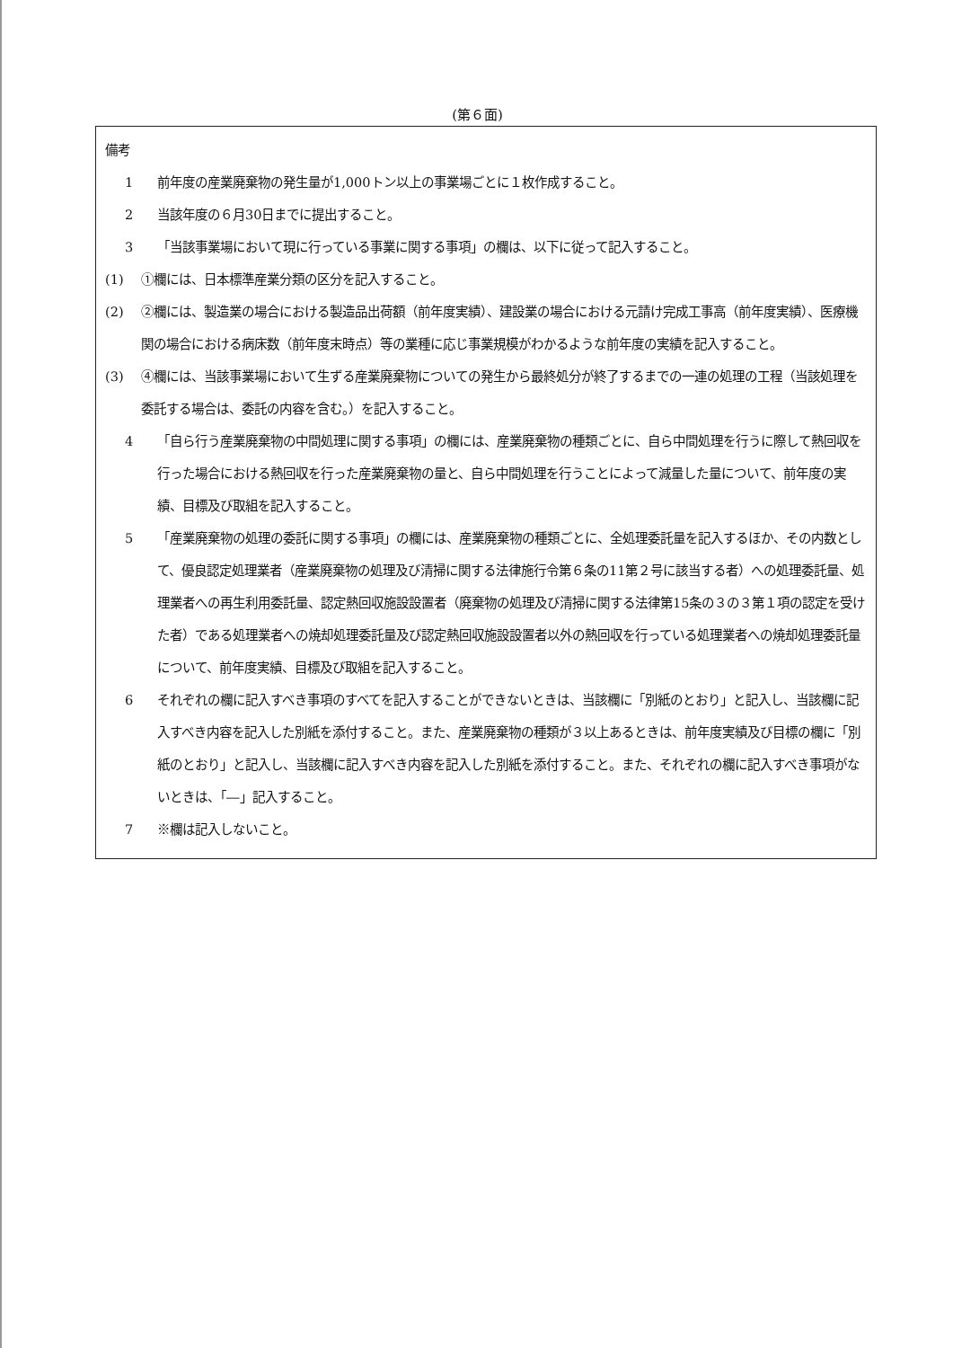(第６面)
備考
1 前年度の産業廃棄物の発生量が1,000トン以上の事業場ごとに１枚作成すること。
2 当該年度の６月30日までに提出すること。
3 「当該事業場において現に行っている事業に関する事項」の欄は、以下に従って記入すること。
(1) ①欄には、日本標準産業分類の区分を記入すること。
(2) ②欄には、製造業の場合における製造品出荷額（前年度実績）、建設業の場合における元請け完成工事高（前年度実績）、医療機関の場合における病床数（前年度末時点）等の業種に応じ事業規模がわかるような前年度の実績を記入すること。
(3) ④欄には、当該事業場において生ずる産業廃棄物についての発生から最終処分が終了するまでの一連の処理の工程（当該処理を委託する場合は、委託の内容を含む。）を記入すること。
4 「自ら行う産業廃棄物の中間処理に関する事項」の欄には、産業廃棄物の種類ごとに、自ら中間処理を行うに際して熱回収を行った場合における熱回収を行った産業廃棄物の量と、自ら中間処理を行うことによって減量した量について、前年度の実績、目標及び取組を記入すること。
5 「産業廃棄物の処理の委託に関する事項」の欄には、産業廃棄物の種類ごとに、全処理委託量を記入するほか、その内数として、優良認定処理業者（産業廃棄物の処理及び清掃に関する法律施行令第６条の11第２号に該当する者）への処理委託量、処理業者への再生利用委託量、認定熱回収施設設置者（廃棄物の処理及び清掃に関する法律第15条の３の３第１項の認定を受けた者）である処理業者への焼却処理委託量及び認定熱回収施設設置者以外の熱回収を行っている処理業者への焼却処理委託量について、前年度実績、目標及び取組を記入すること。
6 それぞれの欄に記入すべき事項のすべてを記入することができないときは、当該欄に「別紙のとおり」と記入し、当該欄に記入すべき内容を記入した別紙を添付すること。また、産業廃棄物の種類が３以上あるときは、前年度実績及び目標の欄に「別紙のとおり」と記入し、当該欄に記入すべき内容を記入した別紙を添付すること。また、それぞれの欄に記入すべき事項がないときは、「―」記入すること。
7 ※欄は記入しないこと。